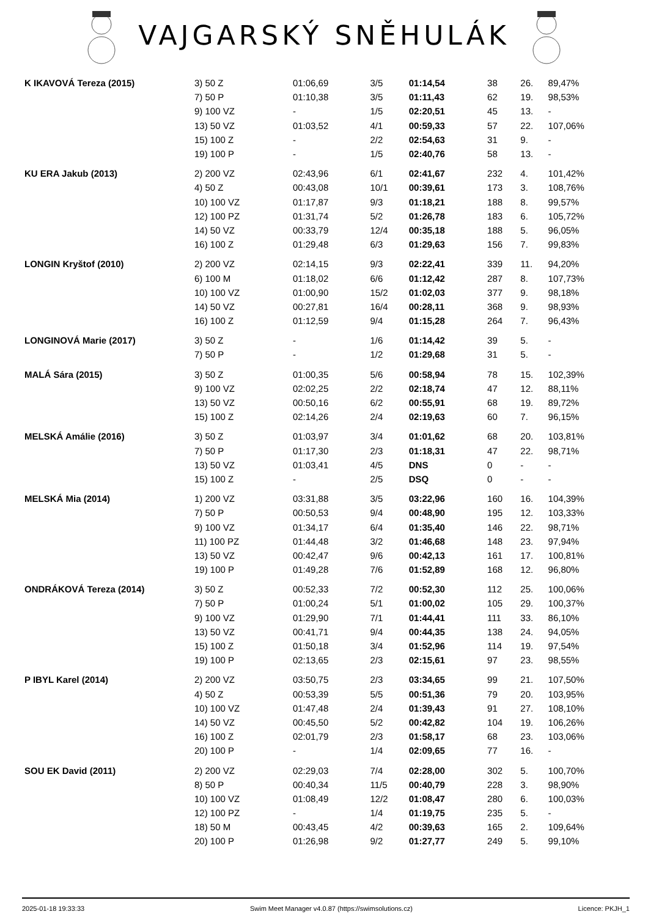VAJGARSKÝ SNĚHULÁK
| K IKAVOVÁ Tereza (2015) | 3) 50 Z | 01:06,69 | 3/5 | 01:14,54 | 38 | 26. | 89,47% |
| | 7) 50 P | 01:10,38 | 3/5 | 01:11,43 | 62 | 19. | 98,53% |
| | 9) 100 VZ | - | 1/5 | 02:20,51 | 45 | 13. | - |
| | 13) 50 VZ | 01:03,52 | 4/1 | 00:59,33 | 57 | 22. | 107,06% |
| | 15) 100 Z | - | 2/2 | 02:54,63 | 31 | 9. | - |
| | 19) 100 P | - | 1/5 | 02:40,76 | 58 | 13. | - |
| KU ERA Jakub (2013) | 2) 200 VZ | 02:43,96 | 6/1 | 02:41,67 | 232 | 4. | 101,42% |
| | 4) 50 Z | 00:43,08 | 10/1 | 00:39,61 | 173 | 3. | 108,76% |
| | 10) 100 VZ | 01:17,87 | 9/3 | 01:18,21 | 188 | 8. | 99,57% |
| | 12) 100 PZ | 01:31,74 | 5/2 | 01:26,78 | 183 | 6. | 105,72% |
| | 14) 50 VZ | 00:33,79 | 12/4 | 00:35,18 | 188 | 5. | 96,05% |
| | 16) 100 Z | 01:29,48 | 6/3 | 01:29,63 | 156 | 7. | 99,83% |
| LONGIN Kryštof (2010) | 2) 200 VZ | 02:14,15 | 9/3 | 02:22,41 | 339 | 11. | 94,20% |
| | 6) 100 M | 01:18,02 | 6/6 | 01:12,42 | 287 | 8. | 107,73% |
| | 10) 100 VZ | 01:00,90 | 15/2 | 01:02,03 | 377 | 9. | 98,18% |
| | 14) 50 VZ | 00:27,81 | 16/4 | 00:28,11 | 368 | 9. | 98,93% |
| | 16) 100 Z | 01:12,59 | 9/4 | 01:15,28 | 264 | 7. | 96,43% |
| LONGINOVÁ Marie (2017) | 3) 50 Z | - | 1/6 | 01:14,42 | 39 | 5. | - |
| | 7) 50 P | - | 1/2 | 01:29,68 | 31 | 5. | - |
| MALÁ Sára (2015) | 3) 50 Z | 01:00,35 | 5/6 | 00:58,94 | 78 | 15. | 102,39% |
| | 9) 100 VZ | 02:02,25 | 2/2 | 02:18,74 | 47 | 12. | 88,11% |
| | 13) 50 VZ | 00:50,16 | 6/2 | 00:55,91 | 68 | 19. | 89,72% |
| | 15) 100 Z | 02:14,26 | 2/4 | 02:19,63 | 60 | 7. | 96,15% |
| MELSKÁ Amálie (2016) | 3) 50 Z | 01:03,97 | 3/4 | 01:01,62 | 68 | 20. | 103,81% |
| | 7) 50 P | 01:17,30 | 2/3 | 01:18,31 | 47 | 22. | 98,71% |
| | 13) 50 VZ | 01:03,41 | 4/5 | DNS | 0 | - | - |
| | 15) 100 Z | - | 2/5 | DSQ | 0 | - | - |
| MELSKÁ Mia (2014) | 1) 200 VZ | 03:31,88 | 3/5 | 03:22,96 | 160 | 16. | 104,39% |
| | 7) 50 P | 00:50,53 | 9/4 | 00:48,90 | 195 | 12. | 103,33% |
| | 9) 100 VZ | 01:34,17 | 6/4 | 01:35,40 | 146 | 22. | 98,71% |
| | 11) 100 PZ | 01:44,48 | 3/2 | 01:46,68 | 148 | 23. | 97,94% |
| | 13) 50 VZ | 00:42,47 | 9/6 | 00:42,13 | 161 | 17. | 100,81% |
| | 19) 100 P | 01:49,28 | 7/6 | 01:52,89 | 168 | 12. | 96,80% |
| ONDRÁKOVÁ Tereza (2014) | 3) 50 Z | 00:52,33 | 7/2 | 00:52,30 | 112 | 25. | 100,06% |
| | 7) 50 P | 01:00,24 | 5/1 | 01:00,02 | 105 | 29. | 100,37% |
| | 9) 100 VZ | 01:29,90 | 7/1 | 01:44,41 | 111 | 33. | 86,10% |
| | 13) 50 VZ | 00:41,71 | 9/4 | 00:44,35 | 138 | 24. | 94,05% |
| | 15) 100 Z | 01:50,18 | 3/4 | 01:52,96 | 114 | 19. | 97,54% |
| | 19) 100 P | 02:13,65 | 2/3 | 02:15,61 | 97 | 23. | 98,55% |
| P IBYL Karel (2014) | 2) 200 VZ | 03:50,75 | 2/3 | 03:34,65 | 99 | 21. | 107,50% |
| | 4) 50 Z | 00:53,39 | 5/5 | 00:51,36 | 79 | 20. | 103,95% |
| | 10) 100 VZ | 01:47,48 | 2/4 | 01:39,43 | 91 | 27. | 108,10% |
| | 14) 50 VZ | 00:45,50 | 5/2 | 00:42,82 | 104 | 19. | 106,26% |
| | 16) 100 Z | 02:01,79 | 2/3 | 01:58,17 | 68 | 23. | 103,06% |
| | 20) 100 P | - | 1/4 | 02:09,65 | 77 | 16. | - |
| SOU EK David (2011) | 2) 200 VZ | 02:29,03 | 7/4 | 02:28,00 | 302 | 5. | 100,70% |
| | 8) 50 P | 00:40,34 | 11/5 | 00:40,79 | 228 | 3. | 98,90% |
| | 10) 100 VZ | 01:08,49 | 12/2 | 01:08,47 | 280 | 6. | 100,03% |
| | 12) 100 PZ | - | 1/4 | 01:19,75 | 235 | 5. | - |
| | 18) 50 M | 00:43,45 | 4/2 | 00:39,63 | 165 | 2. | 109,64% |
| | 20) 100 P | 01:26,98 | 9/2 | 01:27,77 | 249 | 5. | 99,10% |
2025-01-18 19:33:33 Swim Meet Manager v4.0.87 (https://swimsolutions.cz) Licence: PKJH_1